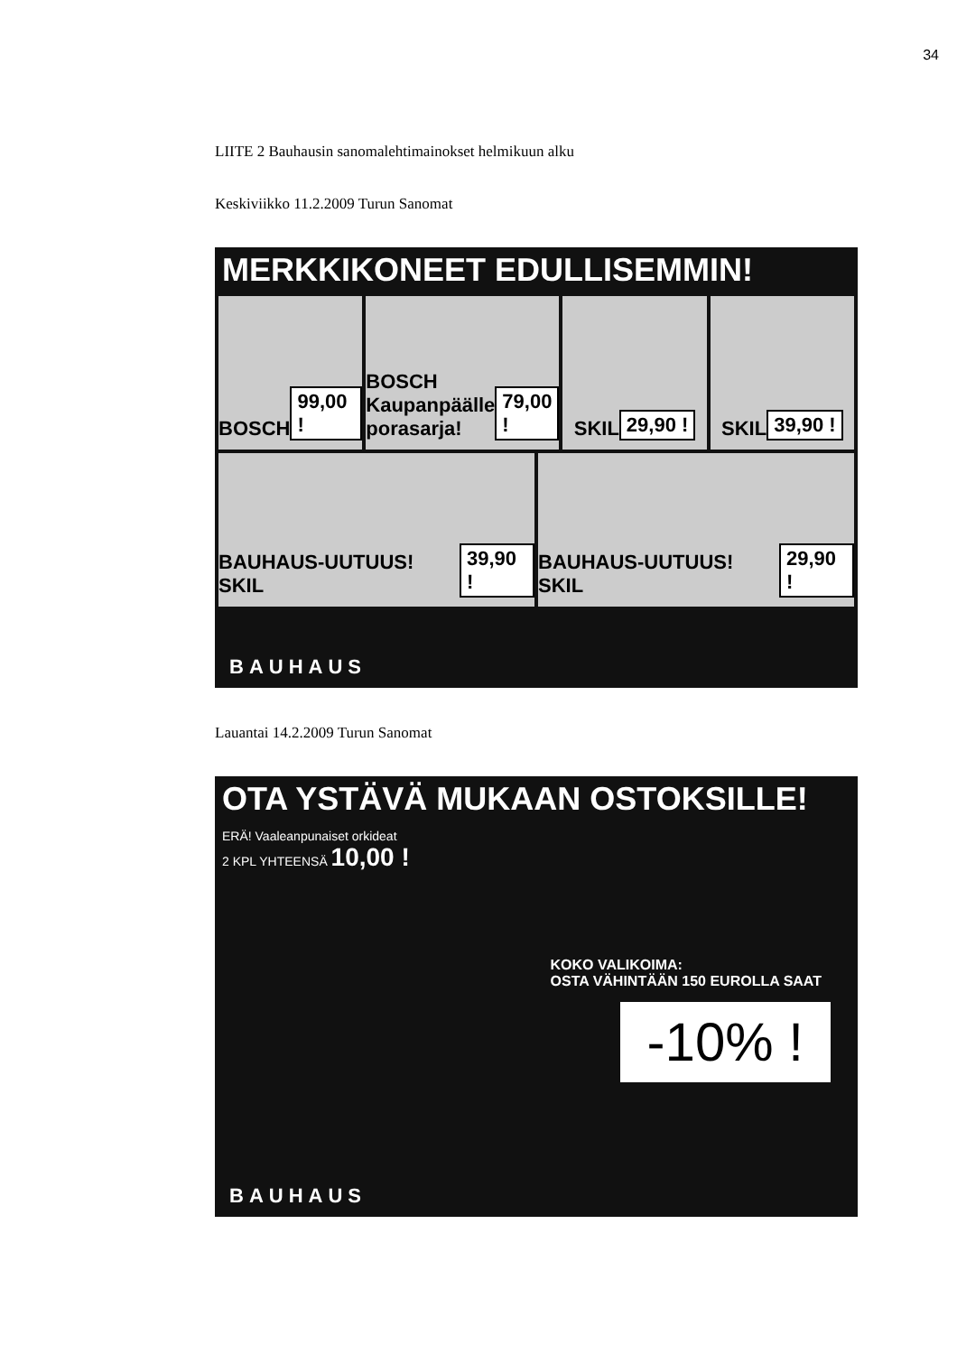34
LIITE 2 Bauhausin sanomalehtimainokset helmikuun alku
Keskiviikko 11.2.2009 Turun Sanomat
MERKKIKONEET EDULLISEMMIN!
BOSCH 99,00 !
BOSCH Kaupanpäälle porasarja! 79,00 !
SKIL 29,90 !
SKIL 39,90 !
BAUHAUS-UUTUUS! SKIL 39,90 !
BAUHAUS-UUTUUS! SKIL 29,90 !
BAUHAUS
Lauantai 14.2.2009 Turun Sanomat
OTA YSTÄVÄ MUKAAN OSTOKSILLE!
ERÄ! Vaaleanpunaiset orkideat
2 KPL YHTEENSÄ 10,00 !
KOKO VALIKOIMA:
OSTA VÄHINTÄÄN 150 EUROLLA SAAT
-10% !
BAUHAUS